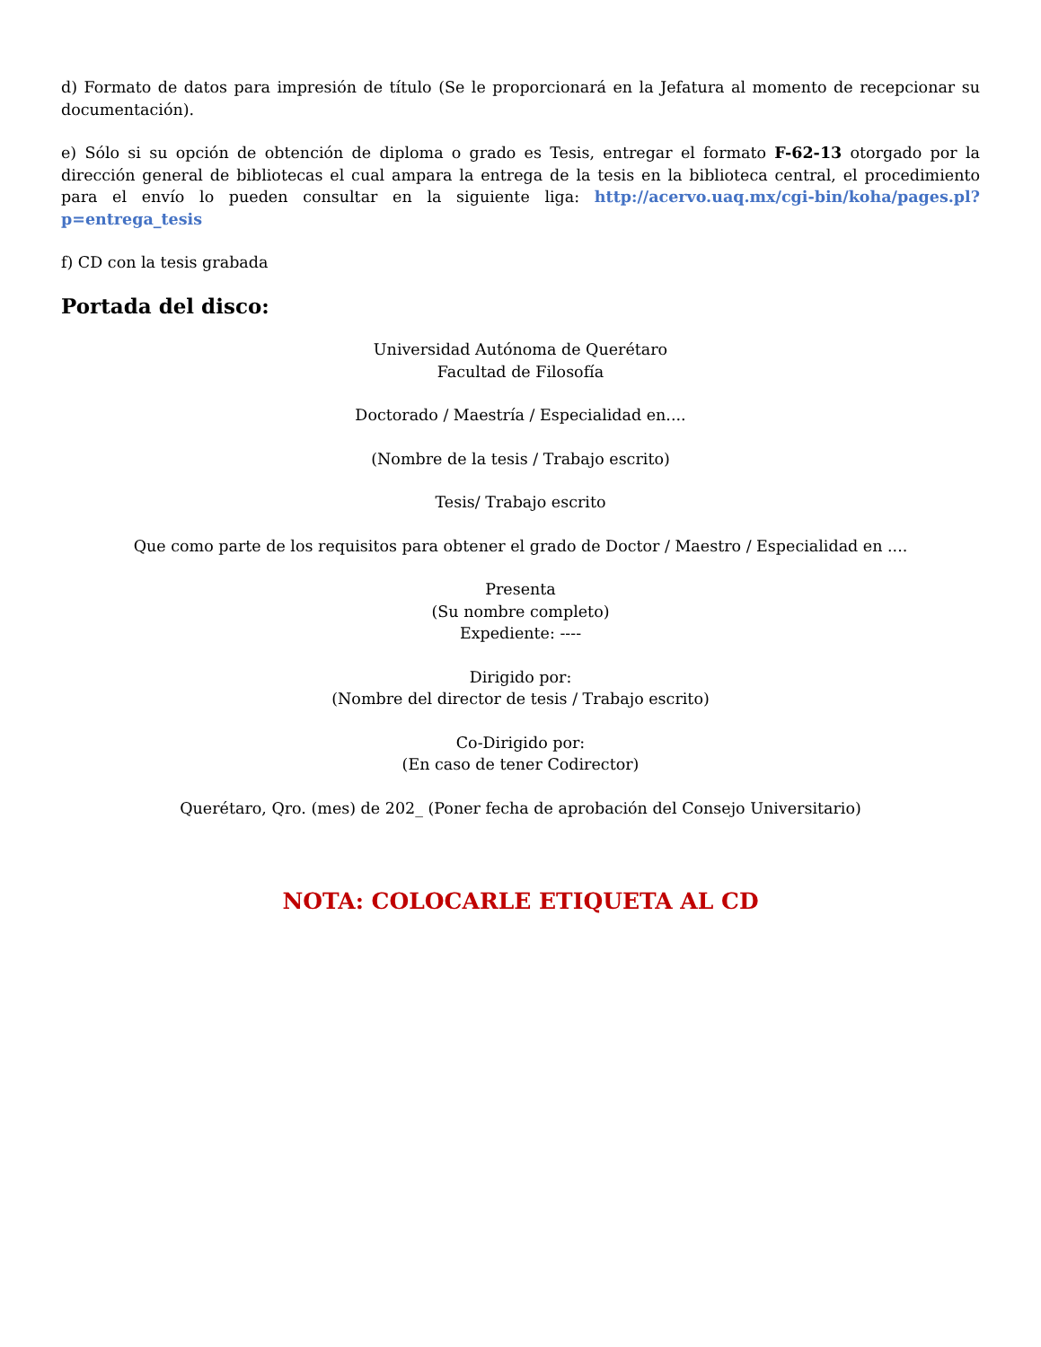d) Formato de datos para impresión de título (Se le proporcionará en la Jefatura al momento de recepcionar su documentación).
e) Sólo si su opción de obtención de diploma o grado es Tesis, entregar el formato F-62-13 otorgado por la dirección general de bibliotecas el cual ampara la entrega de la tesis en la biblioteca central, el procedimiento para el envío lo pueden consultar en la siguiente liga: http://acervo.uaq.mx/cgi-bin/koha/pages.pl?p=entrega_tesis
f) CD con la tesis grabada
Portada del disco:
Universidad Autónoma de Querétaro
Facultad de Filosofía
Doctorado / Maestría / Especialidad en....
(Nombre de la tesis / Trabajo escrito)
Tesis/ Trabajo escrito
Que como parte de los requisitos para obtener el grado de Doctor / Maestro / Especialidad en ....
Presenta
(Su nombre completo)
Expediente: ----
Dirigido por:
(Nombre del director de tesis / Trabajo escrito)
Co-Dirigido por:
(En caso de tener Codirector)
Querétaro, Qro. (mes) de 202_ (Poner fecha de aprobación del Consejo Universitario)
NOTA: COLOCARLE ETIQUETA AL CD